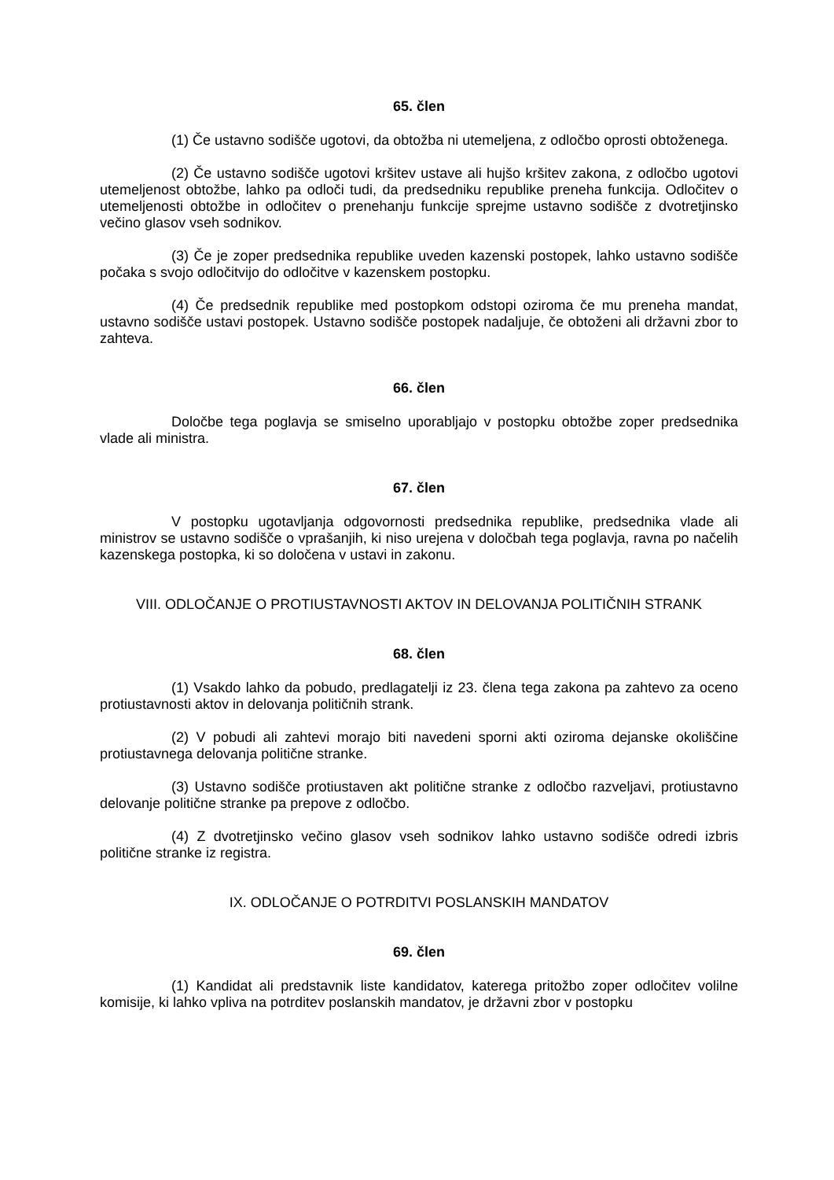65. člen
(1) Če ustavno sodišče ugotovi, da obtožba ni utemeljena, z odločbo oprosti obtoženega.
(2) Če ustavno sodišče ugotovi kršitev ustave ali hujšo kršitev zakona, z odločbo ugotovi utemeljenost obtožbe, lahko pa odloči tudi, da predsedniku republike preneha funkcija. Odločitev o utemeljenosti obtožbe in odločitev o prenehanju funkcije sprejme ustavno sodišče z dvotretjinsko večino glasov vseh sodnikov.
(3) Če je zoper predsednika republike uveden kazenski postopek, lahko ustavno sodišče počaka s svojo odločitvijo do odločitve v kazenskem postopku.
(4) Če predsednik republike med postopkom odstopi oziroma če mu preneha mandat, ustavno sodišče ustavi postopek. Ustavno sodišče postopek nadaljuje, če obtoženi ali državni zbor to zahteva.
66. člen
Določbe tega poglavja se smiselno uporabljajo v postopku obtožbe zoper predsednika vlade ali ministra.
67. člen
V postopku ugotavljanja odgovornosti predsednika republike, predsednika vlade ali ministrov se ustavno sodišče o vprašanjih, ki niso urejena v določbah tega poglavja, ravna po načelih kazenskega postopka, ki so določena v ustavi in zakonu.
VIII. ODLOČANJE O PROTIUSTAVNOSTI AKTOV IN DELOVANJA POLITIČNIH STRANK
68. člen
(1) Vsakdo lahko da pobudo, predlagatelji iz 23. člena tega zakona pa zahtevo za oceno protiustavnosti aktov in delovanja političnih strank.
(2) V pobudi ali zahtevi morajo biti navedeni sporni akti oziroma dejanske okoliščine protiustavnega delovanja politične stranke.
(3) Ustavno sodišče protiustaven akt politične stranke z odločbo razveljavi, protiustavno delovanje politične stranke pa prepove z odločbo.
(4) Z dvotretjinsko večino glasov vseh sodnikov lahko ustavno sodišče odredi izbris politične stranke iz registra.
IX. ODLOČANJE O POTRDITVI POSLANSKIH MANDATOV
69. člen
(1) Kandidat ali predstavnik liste kandidatov, katerega pritožbo zoper odločitev volilne komisije, ki lahko vpliva na potrditev poslanskih mandatov, je državni zbor v postopku